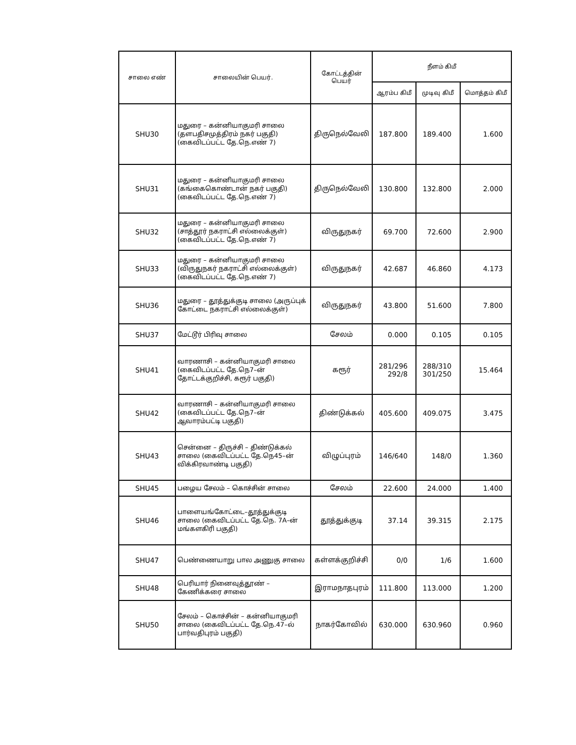| சாலை எண் | சாலையின் பெயர். | கோட்டத்தின் பெயர் | நீளம் கிமீ | | |
| --- | --- | --- | --- | --- | --- |
| | | | ஆரம்ப கிமீ | முடிவு கிமீ | மொத்தம் கிமீ |
| SHU30 | மதுரை – கன்னியாகுமரி சாலை (தளபதிசமுத்திரம் நகர் பகுதி) (கைவிடப்பட்ட தே.நெ.எண் 7) | திருநெல்வேலி | 187.800 | 189.400 | 1.600 |
| SHU31 | மதுரை – கன்னியாகுமரி சாலை (கங்கைகொண்டான் நகர் பகுதி) (கைவிடப்பட்ட தே.நெ.எண் 7) | திருநெல்வேலி | 130.800 | 132.800 | 2.000 |
| SHU32 | மதுரை – கன்னியாகுமரி சாலை (சாத்தூர் நகராட்சி எல்லைக்குள்) (கைவிடப்பட்ட தே.நெ.எண் 7) | விருதுநகர் | 69.700 | 72.600 | 2.900 |
| SHU33 | மதுரை – கன்னியாகுமரி சாலை (விருதுநகர் நகராட்சி எல்லைக்குள்) (கைவிடப்பட்ட தே.நெ.எண் 7) | விருதுநகர் | 42.687 | 46.860 | 4.173 |
| SHU36 | மதுரை – தூத்துக்குடி சாலை (அருப்புக் கோட்டை நகராட்சி எல்லைக்குள்) | விருதுநகர் | 43.800 | 51.600 | 7.800 |
| SHU37 | மேட்டூர் பிரிவு சாலை | சேலம் | 0.000 | 0.105 | 0.105 |
| SHU41 | வாரணாசி – கன்னியாகுமரி சாலை (கைவிடப்பட்ட தே.நெ7–ன் தோட்டக்குறிச்சி, கரூர் பகுதி) | கரூர் | 281/296 292/8 | 288/310 301/250 | 15.464 |
| SHU42 | வாரணாசி – கன்னியாகுமரி சாலை (கைவிடப்பட்ட தே.நெ7–ன் ஆவாரம்பட்டி பகுதி) | திண்டுக்கல் | 405.600 | 409.075 | 3.475 |
| SHU43 | சென்னை – திருச்சி – திண்டுக்கல் சாலை (கைவிடப்பட்ட தே.நெ45–ன் விக்கிரவாண்டி பகுதி) | விழுப்புரம் | 146/640 | 148/0 | 1.360 |
| SHU45 | பழைய சேலம் – கொச்சின் சாலை | சேலம் | 22.600 | 24.000 | 1.400 |
| SHU46 | பாளையங்கோட்டை–தூத்துக்குடி சாலை (கைவிடப்பட்ட தே.நெ. 7A–ன் மங்களகிரி பகுதி) | தூத்துக்குடி | 37.14 | 39.315 | 2.175 |
| SHU47 | பெண்ணையாறு பால அணுகு சாலை | கள்ளக்குறிச்சி | 0/0 | 1/6 | 1.600 |
| SHU48 | பெரியார் நினைவுத்தூண் – கேணிக்கரை சாலை | இராமநாதபுரம் | 111.800 | 113.000 | 1.200 |
| SHU50 | சேலம் – கொச்சின் – கன்னியாகுமரி சாலை (கைவிடப்பட்ட தே.நெ.47–ல் பார்வதிபுரம் பகுதி) | நாகர்கோவில் | 630.000 | 630.960 | 0.960 |